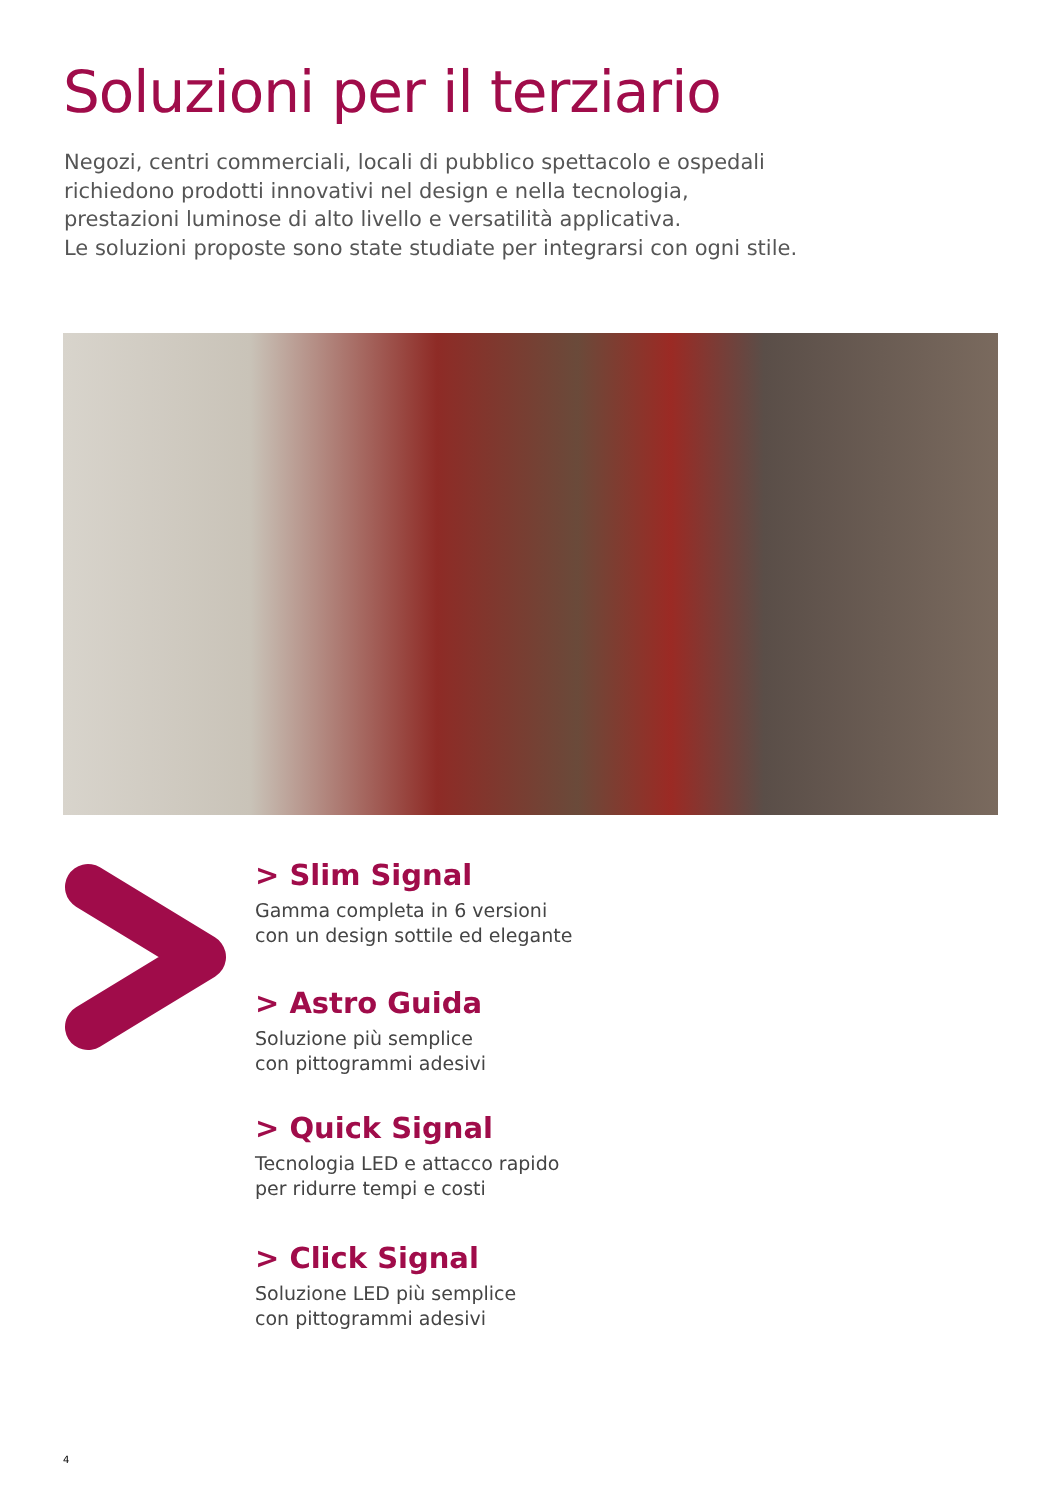Soluzioni per il terziario
Negozi, centri commerciali, locali di pubblico spettacolo e ospedali
richiedono prodotti innovativi nel design e nella tecnologia,
prestazioni luminose di alto livello e versatilità applicativa.
Le soluzioni proposte sono state studiate per integrarsi con ogni stile.
> Slim Signal
Gamma completa in 6 versioni
con un design sottile ed elegante
> Astro Guida
Soluzione più semplice
con pittogrammi adesivi
> Quick Signal
Tecnologia LED e attacco rapido
per ridurre tempi e costi
> Click Signal
Soluzione LED più semplice
con pittogrammi adesivi
4